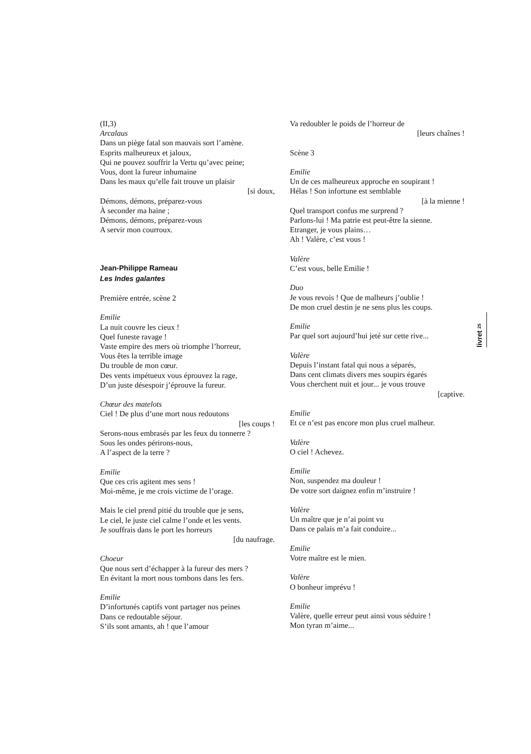(II,3)
Arcalaus
Dans un piège fatal son mauvais sort l’amène.
Esprits malheureux et jaloux,
Qui ne pouvez souffrir la Vertu qu’avec peine;
Vous, dont la fureur inhumaine
Dans les maux qu’elle fait trouve un plaisir
[si doux,
Démons, démons, préparez-vous
À seconder ma haine ;
Démons, démons, préparez-vous
A servir mon courroux.
Jean-Philippe Rameau
Les Indes galantes
Première entrée, scène 2
Emilie
La nuit couvre les cieux !
Quel funeste ravage !
Vaste empire des mers où triomphe l’horreur,
Vous êtes la terrible image
Du trouble de mon cœur.
Des vents impétueux vous éprouvez la rage,
D’un juste désespoir j’éprouve la fureur.
Chœur des matelots
Ciel ! De plus d’une mort nous redoutons
[les coups !
Serons-nous embrasés par les feux du tonnerre ?
Sous les ondes périrons-nous,
A l’aspect de la terre ?
Emilie
Que ces cris agitent mes sens !
Moi-même, je me crois victime de l’orage.
Mais le ciel prend pitié du trouble que je sens,
Le ciel, le juste ciel calme l’onde et les vents.
Je souffrais dans le port les horreurs
[du naufrage.
Choeur
Que nous sert d’échapper à la fureur des mers ?
En évitant la mort nous tombons dans les fers.
Emilie
D’infortunés captifs vont partager nos peines
Dans ce redoutable séjour.
S’ils sont amants, ah ! que l’amour
Va redoubler le poids de l’horreur de
[leurs chaînes !
Scène 3
Emilie
Un de ces malheureux approche en soupirant !
Hélas ! Son infortune est semblable
[à la mienne !
Quel transport confus me surprend ?
Parlons-lui ! Ma patrie est peut-être la sienne.
Etranger, je vous plains…
Ah ! Valère, c’est vous !
Valère
C’est vous, belle Emilie !
Duo
Je vous revois ! Que de malheurs j’oublie !
De mon cruel destin je ne sens plus les coups.
Emilie
Par quel sort aujourd’hui jeté sur cette rive...
Valère
Depuis l’instant fatal qui nous a séparés,
Dans cent climats divers mes soupirs égarés
Vous cherchent nuit et jour... je vous trouve
[captive.
Emilie
Et ce n’est pas encore mon plus cruel malheur.
Valère
O ciel ! Achevez.
Emilie
Non, suspendez ma douleur !
De votre sort daignez enfin m’instruire !
Valère
Un maître que je n’ai point vu
Dans ce palais m’a fait conduire...
Emilie
Votre maître est le mien.
Valère
O bonheur imprévu !
Emilie
Valère, quelle erreur peut ainsi vous séduire !
Mon tyran m’aime...
livret 25